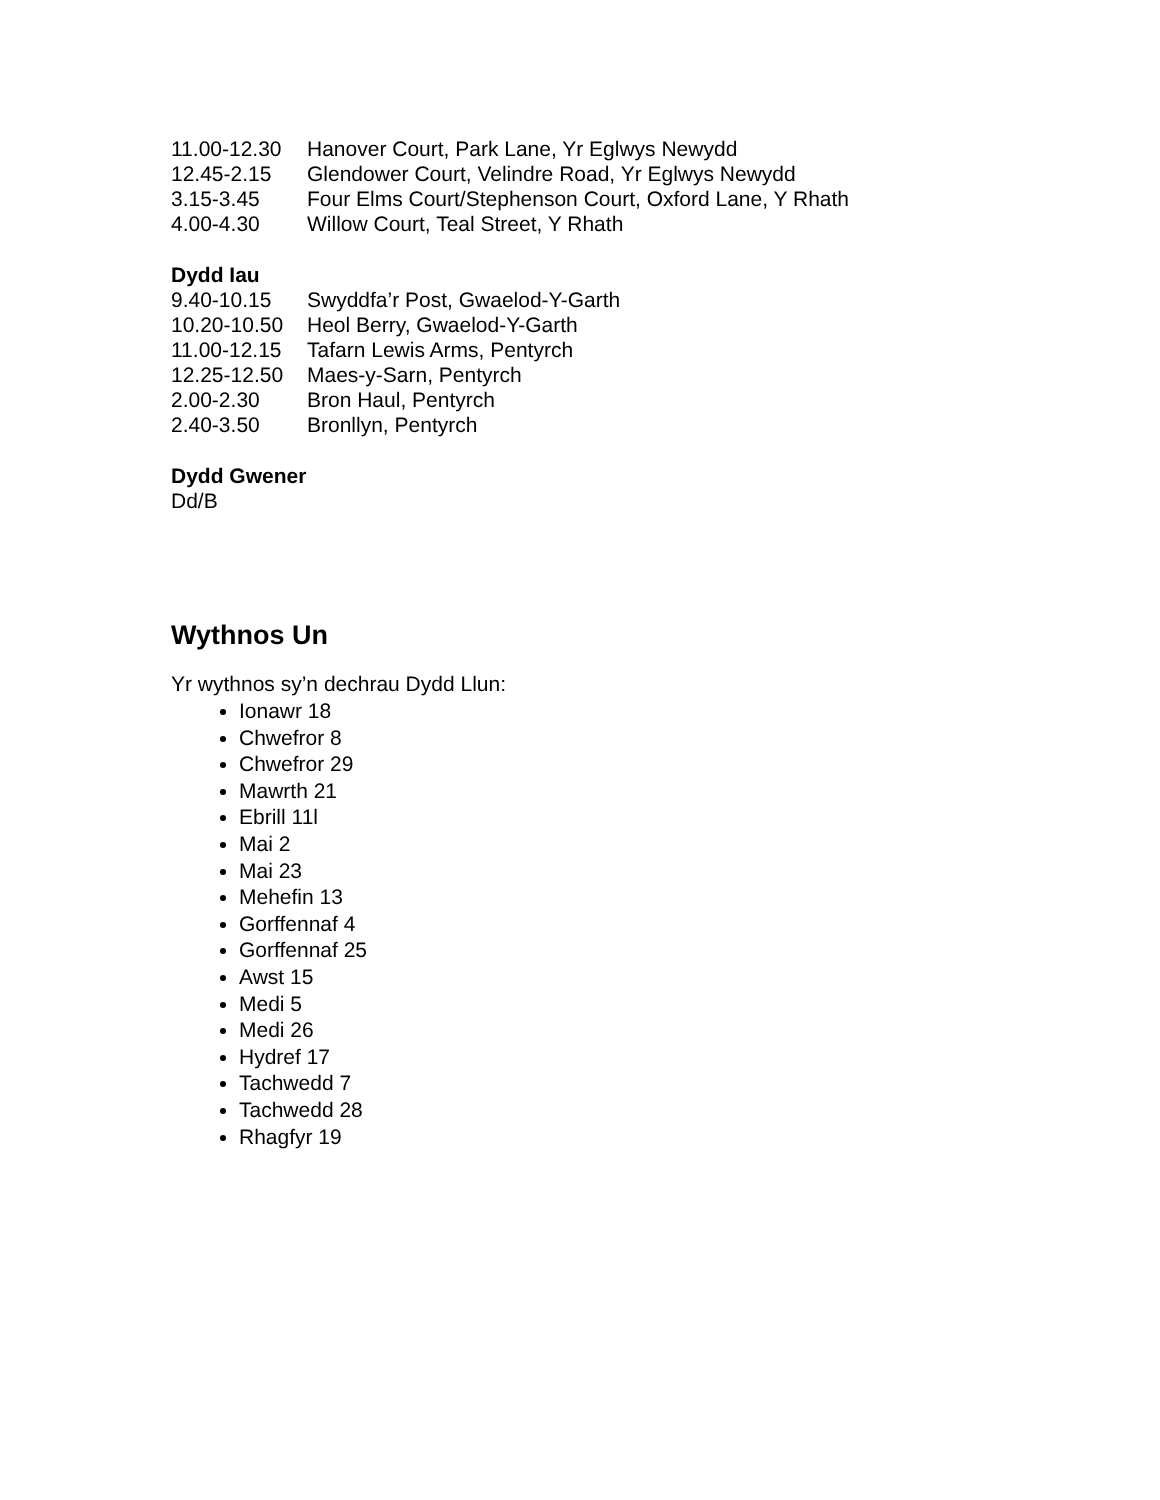11.00-12.30 Hanover Court, Park Lane, Yr Eglwys Newydd
12.45-2.15 Glendower Court, Velindre Road, Yr Eglwys Newydd
3.15-3.45 Four Elms Court/Stephenson Court, Oxford Lane, Y Rhath
4.00-4.30 Willow Court, Teal Street, Y Rhath
Dydd Iau
9.40-10.15 Swyddfa’r Post, Gwaelod-Y-Garth
10.20-10.50 Heol Berry, Gwaelod-Y-Garth
11.00-12.15 Tafarn Lewis Arms, Pentyrch
12.25-12.50 Maes-y-Sarn, Pentyrch
2.00-2.30 Bron Haul, Pentyrch
2.40-3.50 Bronllyn, Pentyrch
Dydd Gwener
Dd/B
Wythnos Un
Yr wythnos sy’n dechrau Dydd Llun:
Ionawr 18
Chwefror 8
Chwefror 29
Mawrth 21
Ebrill 11l
Mai 2
Mai 23
Mehefin 13
Gorffennaf 4
Gorffennaf 25
Awst 15
Medi 5
Medi 26
Hydref 17
Tachwedd 7
Tachwedd 28
Rhagfyr 19